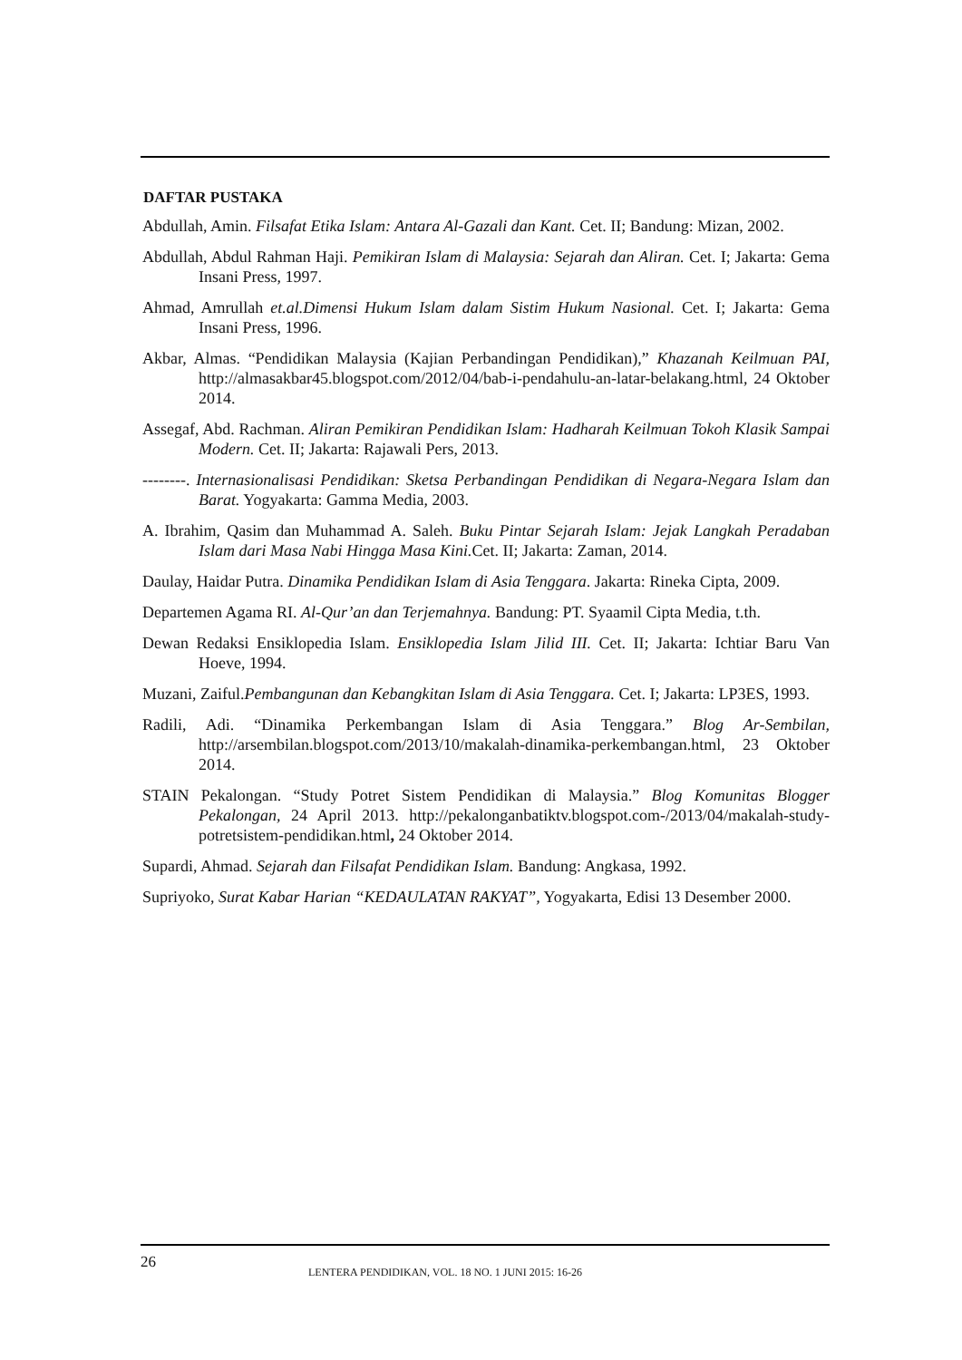DAFTAR PUSTAKA
Abdullah, Amin. Filsafat Etika Islam: Antara Al-Gazali dan Kant. Cet. II; Bandung: Mizan, 2002.
Abdullah, Abdul Rahman Haji. Pemikiran Islam di Malaysia: Sejarah dan Aliran. Cet. I; Jakarta: Gema Insani Press, 1997.
Ahmad, Amrullah et.al.Dimensi Hukum Islam dalam Sistim Hukum Nasional. Cet. I; Jakarta: Gema Insani Press, 1996.
Akbar, Almas. “Pendidikan Malaysia (Kajian Perbandingan Pendidikan),” Khazanah Keilmuan PAI, http://almasakbar45.blogspot.com/2012/04/bab-i-pendahulu-an-latar-belakang.html, 24 Oktober 2014.
Assegaf, Abd. Rachman. Aliran Pemikiran Pendidikan Islam: Hadharah Keilmuan Tokoh Klasik Sampai Modern. Cet. II; Jakarta: Rajawali Pers, 2013.
--------. Internasionalisasi Pendidikan: Sketsa Perbandingan Pendidikan di Negara-Negara Islam dan Barat. Yogyakarta: Gamma Media, 2003.
A. Ibrahim, Qasim dan Muhammad A. Saleh. Buku Pintar Sejarah Islam: Jejak Langkah Peradaban Islam dari Masa Nabi Hingga Masa Kini. Cet. II; Jakarta: Zaman, 2014.
Daulay, Haidar Putra. Dinamika Pendidikan Islam di Asia Tenggara. Jakarta: Rineka Cipta, 2009.
Departemen Agama RI. Al-Qur’an dan Terjemahnya. Bandung: PT. Syaamil Cipta Media, t.th.
Dewan Redaksi Ensiklopedia Islam. Ensiklopedia Islam Jilid III. Cet. II; Jakarta: Ichtiar Baru Van Hoeve, 1994.
Muzani, Zaiful.Pembangunan dan Kebangkitan Islam di Asia Tenggara. Cet. I; Jakarta: LP3ES, 1993.
Radili, Adi. “Dinamika Perkembangan Islam di Asia Tenggara.” Blog Ar-Sembilan, http://arsembilan.blogspot.com/2013/10/makalah-dinamika-perkembangan.html, 23 Oktober 2014.
STAIN Pekalongan. “Study Potret Sistem Pendidikan di Malaysia.” Blog Komunitas Blogger Pekalongan, 24 April 2013. http://pekalonganbatiktv.blogspot.com-/2013/04/makalah-study-potretsistem-pendidikan.html, 24 Oktober 2014.
Supardi, Ahmad. Sejarah dan Filsafat Pendidikan Islam. Bandung: Angkasa, 1992.
Supriyoko, Surat Kabar Harian “KEDAULATAN RAKYAT”, Yogyakarta, Edisi 13 Desember 2000.
26 LENTERA PENDIDIKAN, VOL. 18 NO. 1 JUNI 2015: 16-26